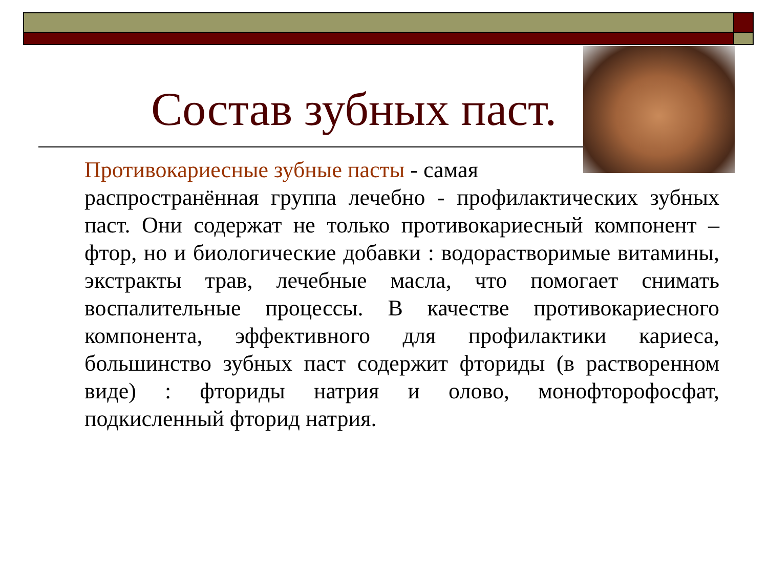Состав зубных паст.
Противокариесные зубные пасты - самая
распространённая группа лечебно - профилактических зубных паст. Они содержат не только противокариесный компонент – фтор, но и биологические добавки : водорастворимые витамины, экстракты трав, лечебные масла, что помогает снимать воспалительные процессы. В качестве противокариесного компонента, эффективного для профилактики кариеса, большинство зубных паст содержит фториды (в растворенном виде) : фториды натрия и олово, монофторофосфат, подкисленный фторид натрия.